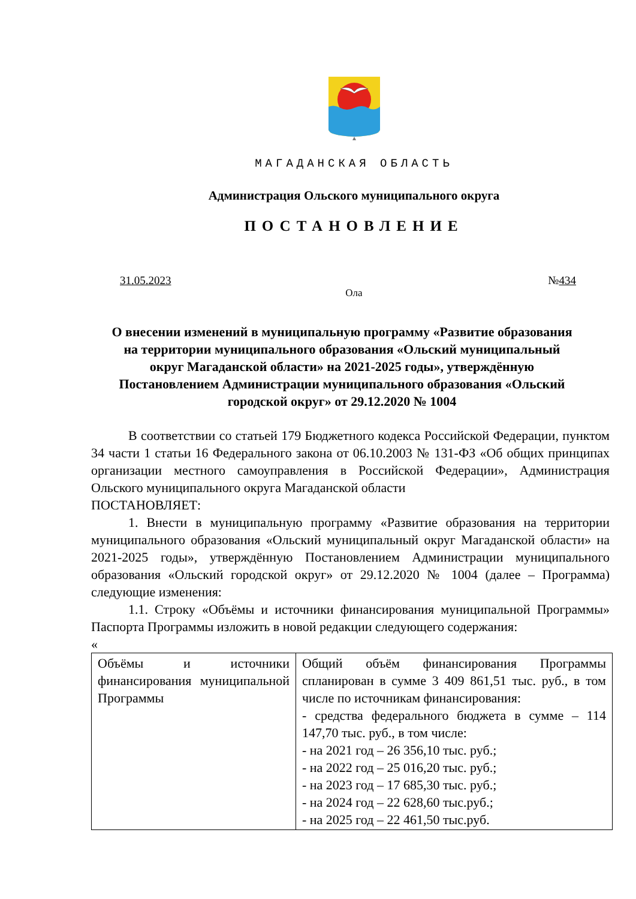МАГАДАНСКАЯ ОБЛАСТЬ
Администрация Ольского муниципального округа
ПОСТАНОВЛЕНИЕ
31.05.2023 №434
Ола
О внесении изменений в муниципальную программу «Развитие образования на территории муниципального образования «Ольский муниципальный округ Магаданской области» на 2021-2025 годы», утверждённую Постановлением Администрации муниципального образования «Ольский городской округ» от 29.12.2020 № 1004
В соответствии со статьей 179 Бюджетного кодекса Российской Федерации, пунктом 34 части 1 статьи 16 Федерального закона от 06.10.2003 № 131-ФЗ «Об общих принципах организации местного самоуправления в Российской Федерации», Администрация Ольского муниципального округа Магаданской области
ПОСТАНОВЛЯЕТ:
1. Внести в муниципальную программу «Развитие образования на территории муниципального образования «Ольский муниципальный округ Магаданской области» на 2021-2025 годы», утверждённую Постановлением Администрации муниципального образования «Ольский городской округ» от 29.12.2020 № 1004 (далее – Программа) следующие изменения:
1.1. Строку «Объёмы и источники финансирования муниципальной Программы» Паспорта Программы изложить в новой редакции следующего содержания:
«
| Объёмы и источники финансирования муниципальной Программы | Общий объём финансирования Программы спланирован в сумме 3 409 861,51 тыс. руб., в том числе по источникам финансирования: - средства федерального бюджета в сумме – 114 147,70 тыс. руб., в том числе: - на 2021 год – 26 356,10 тыс. руб.; - на 2022 год – 25 016,20 тыс. руб.; - на 2023 год – 17 685,30 тыс. руб.; - на 2024 год – 22 628,60 тыс.руб.; - на 2025 год – 22 461,50 тыс.руб. |